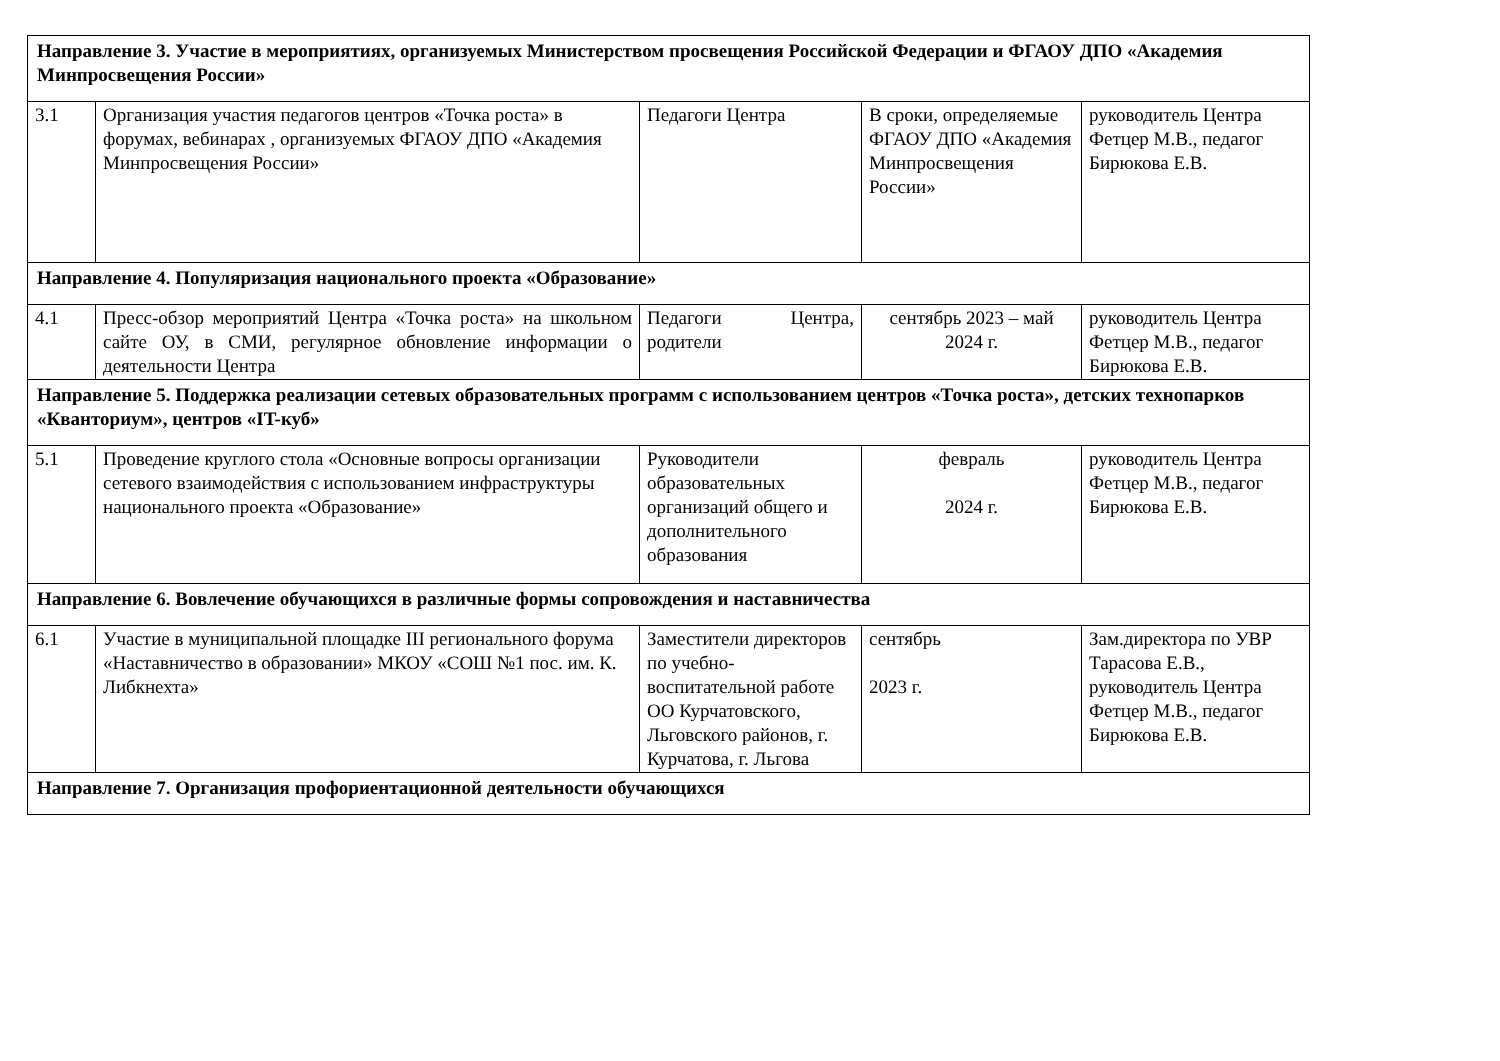| Направление 3. Участие в мероприятиях, организуемых Министерством просвещения Российской Федерации и ФГАОУ ДПО «Академия Минпросвещения России» | | | | |
| 3.1 | Организация участия педагогов центров «Точка роста» в форумах, вебинарах , организуемых ФГАОУ ДПО «Академия Минпросвещения России» | Педагоги Центра | В сроки, определяемые ФГАОУ ДПО «Академия Минпросвещения России» | руководитель Центра Фетцер М.В., педагог Бирюкова Е.В. |
| Направление 4. Популяризация национального проекта «Образование» | | | | |
| 4.1 | Пресс-обзор мероприятий Центра «Точка роста» на школьном сайте ОУ, в СМИ, регулярное обновление информации о деятельности Центра | Педагоги Центра, родители | сентябрь 2023 – май 2024 г. | руководитель Центра Фетцер М.В., педагог Бирюкова Е.В. |
| Направление 5. Поддержка реализации сетевых образовательных программ с использованием центров «Точка роста», детских технопарков «Кванториум», центров «IT-куб» | | | | |
| 5.1 | Проведение круглого стола «Основные вопросы организации сетевого взаимодействия с использованием инфраструктуры национального проекта «Образование» | Руководители образовательных организаций общего и дополнительного образования | февраль 2024 г. | руководитель Центра Фетцер М.В., педагог Бирюкова Е.В. |
| Направление 6. Вовлечение обучающихся в различные формы сопровождения и наставничества | | | | |
| 6.1 | Участие в муниципальной площадке III регионального форума «Наставничество в образовании» МКОУ «СОШ №1 пос. им. К. Либкнехта» | Заместители директоров по учебно-воспитательной работе ОО Курчатовского, Льговского районов, г. Курчатова, г. Льгова | сентябрь 2023 г. | Зам.директора по УВР Тарасова Е.В., руководитель Центра Фетцер М.В., педагог Бирюкова Е.В. |
| Направление 7. Организация профориентационной деятельности обучающихся | | | | |